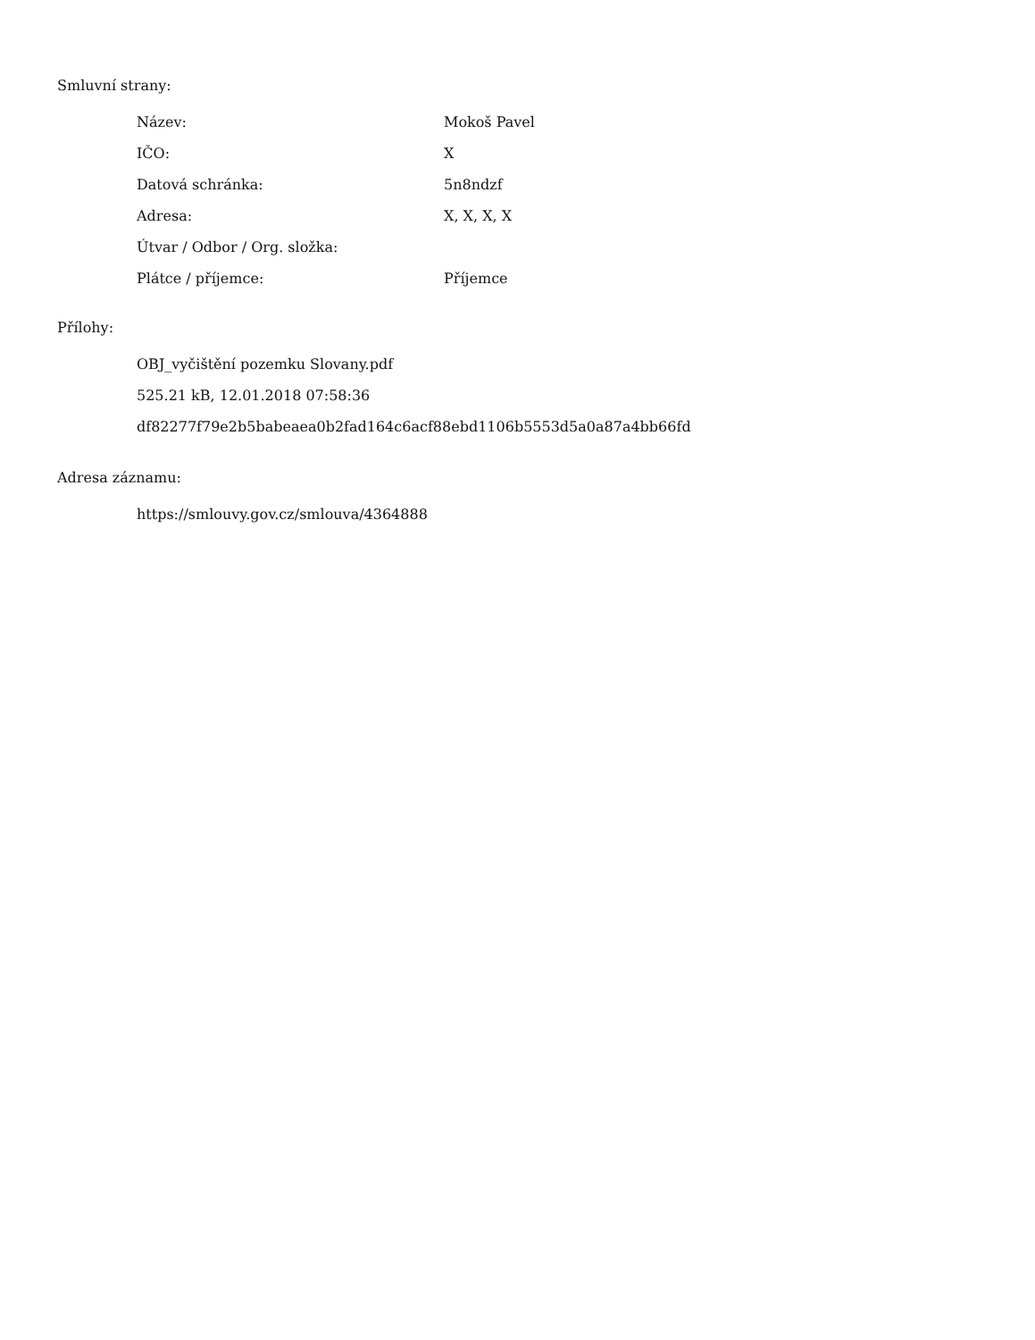Smluvní strany:
| Název: | Mokoš Pavel |
| IČO: | X |
| Datová schránka: | 5n8ndzf |
| Adresa: | X, X, X, X |
| Útvar / Odbor / Org. složka: | |
| Plátce / příjemce: | Příjemce |
Přílohy:
OBJ_vyčištění pozemku Slovany.pdf
525.21 kB, 12.01.2018 07:58:36
df82277f79e2b5babeaea0b2fad164c6acf88ebd1106b5553d5a0a87a4bb66fd
Adresa záznamu:
https://smlouvy.gov.cz/smlouva/4364888